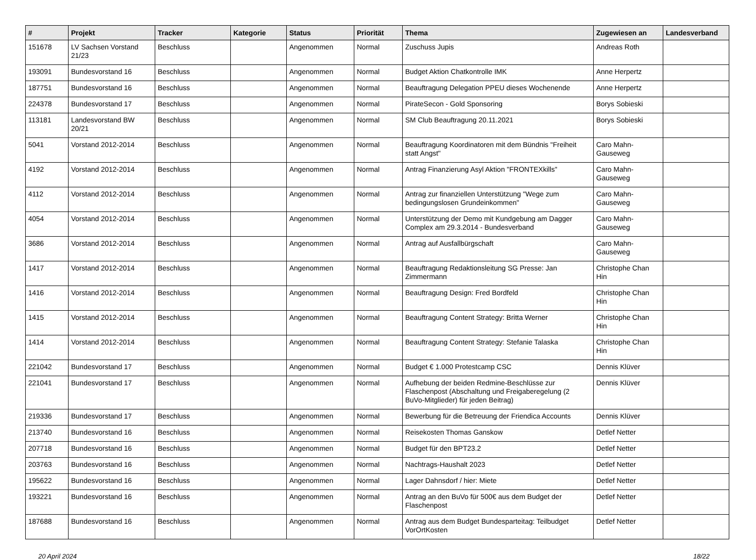| # | Projekt | Tracker | Kategorie | Status | Priorität | Thema | Zugewiesen an | Landesverband |
| --- | --- | --- | --- | --- | --- | --- | --- | --- |
| 151678 | LV Sachsen Vorstand 21/23 | Beschluss | | Angenommen | Normal | Zuschuss Jupis | Andreas Roth | |
| 193091 | Bundesvorstand 16 | Beschluss | | Angenommen | Normal | Budget Aktion Chatkontrolle IMK | Anne Herpertz | |
| 187751 | Bundesvorstand 16 | Beschluss | | Angenommen | Normal | Beauftragung Delegation PPEU dieses Wochenende | Anne Herpertz | |
| 224378 | Bundesvorstand 17 | Beschluss | | Angenommen | Normal | PirateSecon - Gold Sponsoring | Borys Sobieski | |
| 113181 | Landesvorstand BW 20/21 | Beschluss | | Angenommen | Normal | SM Club Beauftragung 20.11.2021 | Borys Sobieski | |
| 5041 | Vorstand 2012-2014 | Beschluss | | Angenommen | Normal | Beauftragung Koordinatoren mit dem Bündnis "Freiheit statt Angst" | Caro Mahn-Gauseweg | |
| 4192 | Vorstand 2012-2014 | Beschluss | | Angenommen | Normal | Antrag Finanzierung Asyl Aktion "FRONTEXkills" | Caro Mahn-Gauseweg | |
| 4112 | Vorstand 2012-2014 | Beschluss | | Angenommen | Normal | Antrag zur finanziellen Unterstützung "Wege zum bedingungslosen Grundeinkommen" | Caro Mahn-Gauseweg | |
| 4054 | Vorstand 2012-2014 | Beschluss | | Angenommen | Normal | Unterstützung der Demo mit Kundgebung am Dagger Complex am 29.3.2014 - Bundesverband | Caro Mahn-Gauseweg | |
| 3686 | Vorstand 2012-2014 | Beschluss | | Angenommen | Normal | Antrag auf Ausfallbürgschaft | Caro Mahn-Gauseweg | |
| 1417 | Vorstand 2012-2014 | Beschluss | | Angenommen | Normal | Beauftragung Redaktionsleitung SG Presse: Jan Zimmermann | Christophe Chan Hin | |
| 1416 | Vorstand 2012-2014 | Beschluss | | Angenommen | Normal | Beauftragung Design: Fred Bordfeld | Christophe Chan Hin | |
| 1415 | Vorstand 2012-2014 | Beschluss | | Angenommen | Normal | Beauftragung Content Strategy: Britta Werner | Christophe Chan Hin | |
| 1414 | Vorstand 2012-2014 | Beschluss | | Angenommen | Normal | Beauftragung Content Strategy: Stefanie Talaska | Christophe Chan Hin | |
| 221042 | Bundesvorstand 17 | Beschluss | | Angenommen | Normal | Budget € 1.000 Protestcamp CSC | Dennis Klüver | |
| 221041 | Bundesvorstand 17 | Beschluss | | Angenommen | Normal | Aufhebung der beiden Redmine-Beschlüsse zur Flaschenpost (Abschaltung und Freigaberegelung (2 BuVo-Mitglieder) für jeden Beitrag) | Dennis Klüver | |
| 219336 | Bundesvorstand 17 | Beschluss | | Angenommen | Normal | Bewerbung für die Betreuung der Friendica Accounts | Dennis Klüver | |
| 213740 | Bundesvorstand 16 | Beschluss | | Angenommen | Normal | Reisekosten Thomas Ganskow | Detlef Netter | |
| 207718 | Bundesvorstand 16 | Beschluss | | Angenommen | Normal | Budget für den BPT23.2 | Detlef Netter | |
| 203763 | Bundesvorstand 16 | Beschluss | | Angenommen | Normal | Nachtrags-Haushalt 2023 | Detlef Netter | |
| 195622 | Bundesvorstand 16 | Beschluss | | Angenommen | Normal | Lager Dahnsdorf / hier: Miete | Detlef Netter | |
| 193221 | Bundesvorstand 16 | Beschluss | | Angenommen | Normal | Antrag an den BuVo für 500€ aus dem Budget der Flaschenpost | Detlef Netter | |
| 187688 | Bundesvorstand 16 | Beschluss | | Angenommen | Normal | Antrag aus dem Budget Bundesparteitag: Teilbudget VorOrtKosten | Detlef Netter | |
20 April 2024 18/22